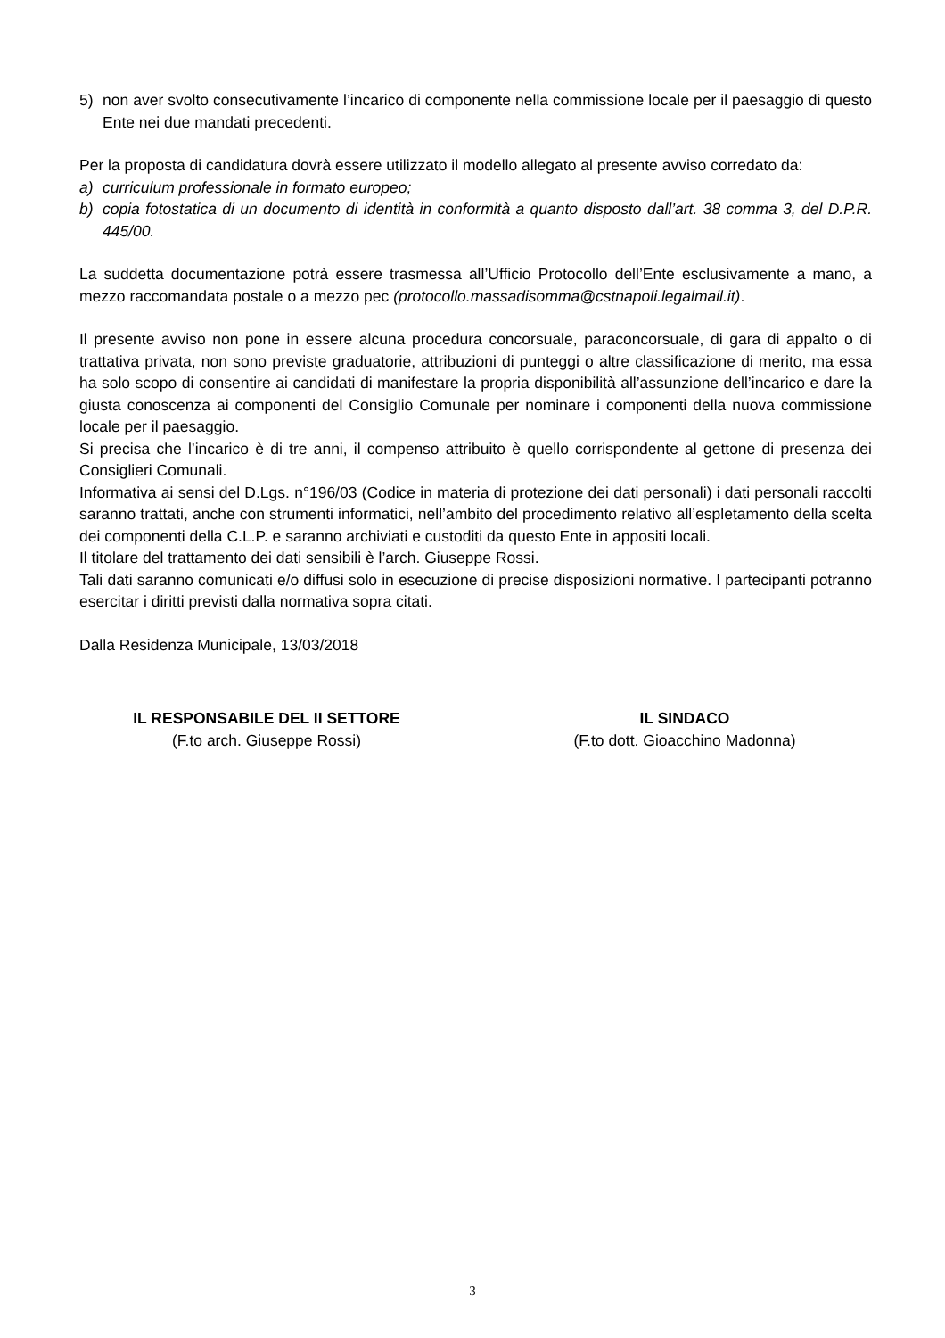5) non aver svolto consecutivamente l’incarico di componente nella commissione locale per il paesaggio di questo Ente nei due mandati precedenti.
Per la proposta di candidatura dovrà essere utilizzato il modello allegato al presente avviso corredato da:
a) curriculum professionale in formato europeo;
b) copia fotostatica di un documento di identità in conformità a quanto disposto dall’art. 38 comma 3, del D.P.R. 445/00.
La suddetta documentazione potrà essere trasmessa all’Ufficio Protocollo dell’Ente esclusivamente a mano, a mezzo raccomandata postale o a mezzo pec (protocollo.massadisomma@cstnapoli.legalmail.it).
Il presente avviso non pone in essere alcuna procedura concorsuale, paraconcorsuale, di gara di appalto o di trattativa privata, non sono previste graduatorie, attribuzioni di punteggi o altre classificazione di merito, ma essa ha solo scopo di consentire ai candidati di manifestare la propria disponibilità all’assunzione dell’incarico e dare la giusta conoscenza ai componenti del Consiglio Comunale per nominare i componenti della nuova commissione locale per il paesaggio.
Si precisa che l’incarico è di tre anni, il compenso attribuito è quello corrispondente al gettone di presenza dei Consiglieri Comunali.
Informativa ai sensi del D.Lgs. n°196/03 (Codice in materia di protezione dei dati personali) i dati personali raccolti saranno trattati, anche con strumenti informatici, nell’ambito del procedimento relativo all’espletamento della scelta dei componenti della C.L.P. e saranno archiviati e custoditi da questo Ente in appositi locali.
Il titolare del trattamento dei dati sensibili è l’arch. Giuseppe Rossi.
Tali dati saranno comunicati e/o diffusi solo in esecuzione di precise disposizioni normative. I partecipanti potranno esercitar i diritti previsti dalla normativa sopra citati.
Dalla Residenza Municipale, 13/03/2018
IL RESPONSABILE DEL II SETTORE
(F.to arch. Giuseppe Rossi)
IL SINDACO
(F.to dott. Gioacchino Madonna)
3